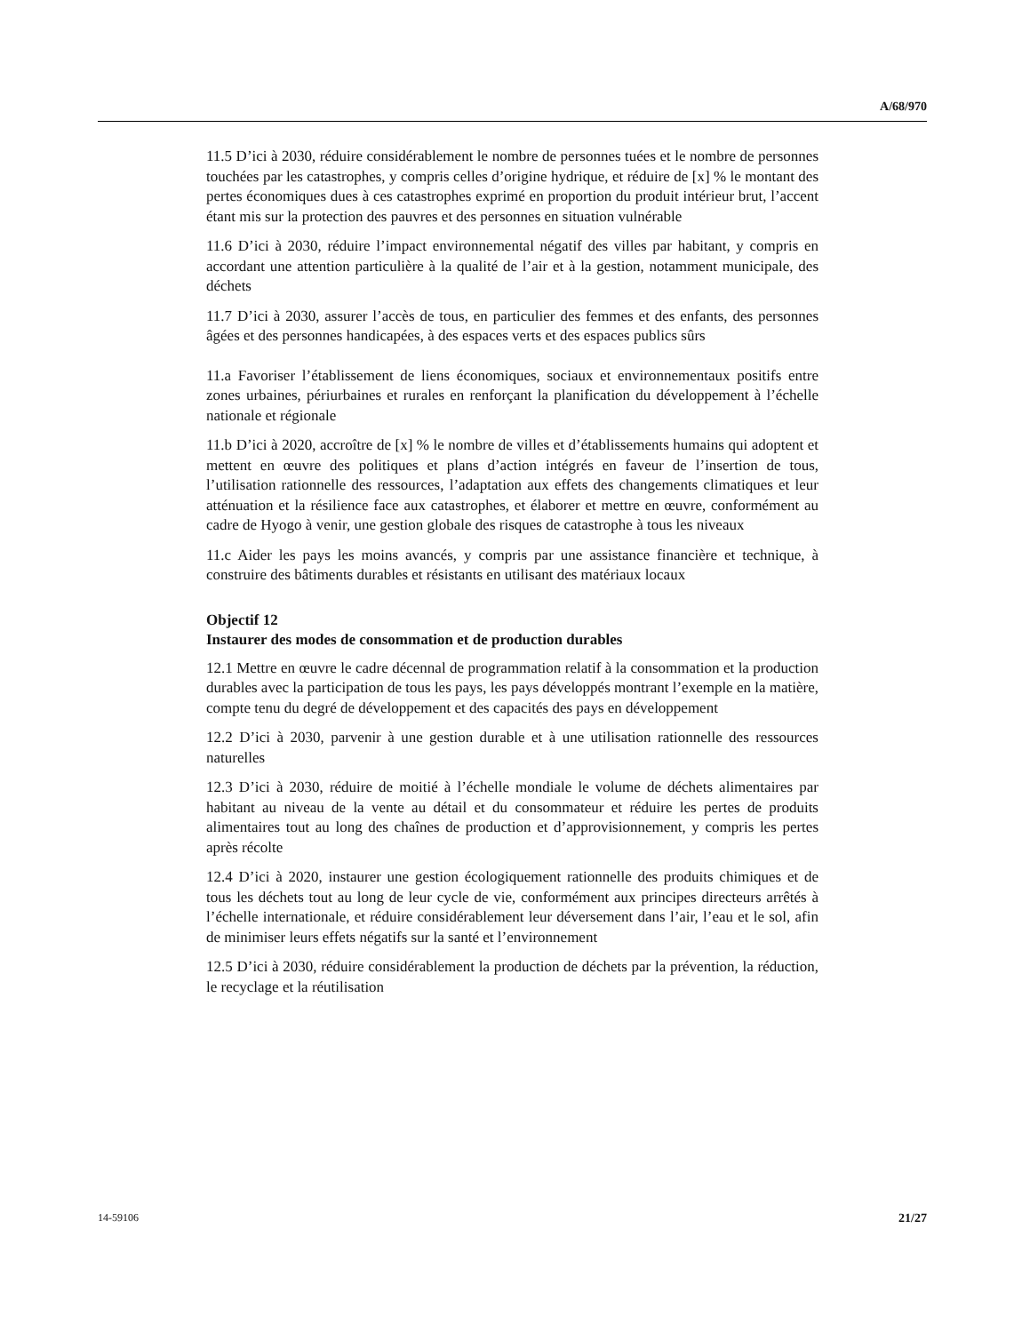A/68/970
11.5 D’ici à 2030, réduire considérablement le nombre de personnes tuées et le nombre de personnes touchées par les catastrophes, y compris celles d’origine hydrique, et réduire de [x] % le montant des pertes économiques dues à ces catastrophes exprimé en proportion du produit intérieur brut, l’accent étant mis sur la protection des pauvres et des personnes en situation vulnérable
11.6 D’ici à 2030, réduire l’impact environnemental négatif des villes par habitant, y compris en accordant une attention particulière à la qualité de l’air et à la gestion, notamment municipale, des déchets
11.7 D’ici à 2030, assurer l’accès de tous, en particulier des femmes et des enfants, des personnes âgées et des personnes handicapées, à des espaces verts et des espaces publics sûrs
11.a Favoriser l’établissement de liens économiques, sociaux et environnementaux positifs entre zones urbaines, périurbaines et rurales en renforçant la planification du développement à l’échelle nationale et régionale
11.b D’ici à 2020, accroître de [x] % le nombre de villes et d’établissements humains qui adoptent et mettent en œuvre des politiques et plans d’action intégrés en faveur de l’insertion de tous, l’utilisation rationnelle des ressources, l’adaptation aux effets des changements climatiques et leur atténuation et la résilience face aux catastrophes, et élaborer et mettre en œuvre, conformément au cadre de Hyogo à venir, une gestion globale des risques de catastrophe à tous les niveaux
11.c Aider les pays les moins avancés, y compris par une assistance financière et technique, à construire des bâtiments durables et résistants en utilisant des matériaux locaux
Objectif 12
Instaurer des modes de consommation et de production durables
12.1 Mettre en œuvre le cadre décennal de programmation relatif à la consommation et la production durables avec la participation de tous les pays, les pays développés montrant l’exemple en la matière, compte tenu du degré de développement et des capacités des pays en développement
12.2 D’ici à 2030, parvenir à une gestion durable et à une utilisation rationnelle des ressources naturelles
12.3 D’ici à 2030, réduire de moitié à l’échelle mondiale le volume de déchets alimentaires par habitant au niveau de la vente au détail et du consommateur et réduire les pertes de produits alimentaires tout au long des chaînes de production et d’approvisionnement, y compris les pertes après récolte
12.4 D’ici à 2020, instaurer une gestion écologiquement rationnelle des produits chimiques et de tous les déchets tout au long de leur cycle de vie, conformément aux principes directeurs arrêtés à l’échelle internationale, et réduire considérablement leur déversement dans l’air, l’eau et le sol, afin de minimiser leurs effets négatifs sur la santé et l’environnement
12.5 D’ici à 2030, réduire considérablement la production de déchets par la prévention, la réduction, le recyclage et la réutilisation
14-59106 21/27